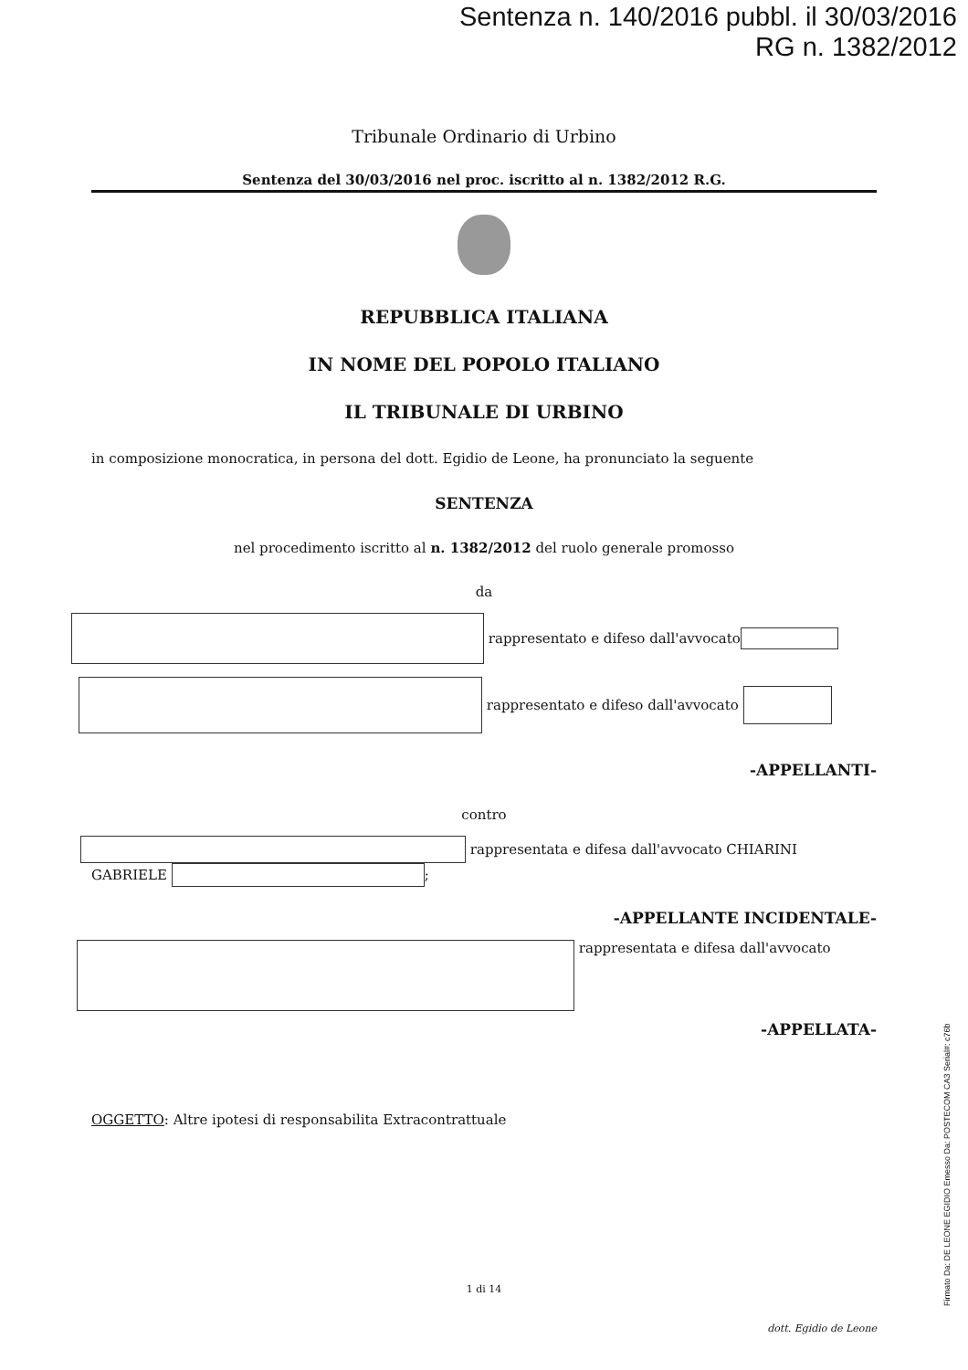Sentenza n. 140/2016 pubbl. il 30/03/2016
RG n. 1382/2012
Tribunale Ordinario di Urbino
Sentenza del 30/03/2016 nel proc. iscritto al n. 1382/2012 R.G.
REPUBBLICA ITALIANA
IN NOME DEL POPOLO ITALIANO
IL TRIBUNALE DI URBINO
in composizione monocratica, in persona del dott. Egidio de Leone, ha pronunciato la seguente
SENTENZA
nel procedimento iscritto al n. 1382/2012 del ruolo generale promosso
da
rappresentato e difeso dall'avvocato
rappresentato e difeso dall'avvocato
-APPELLANTI-
contro
rappresentata e difesa dall'avvocato CHIARINI
GABRIELE ;
-APPELLANTE INCIDENTALE-
rappresentata e difesa dall'avvocato
-APPELLATA-
OGGETTO: Altre ipotesi di responsabilita Extracontrattuale
1 di 14
dott. Egidio de Leone
Firmato Da: DE LEONE EGIDIO Emesso Da: POSTECOM CA3 Serial#: c76b